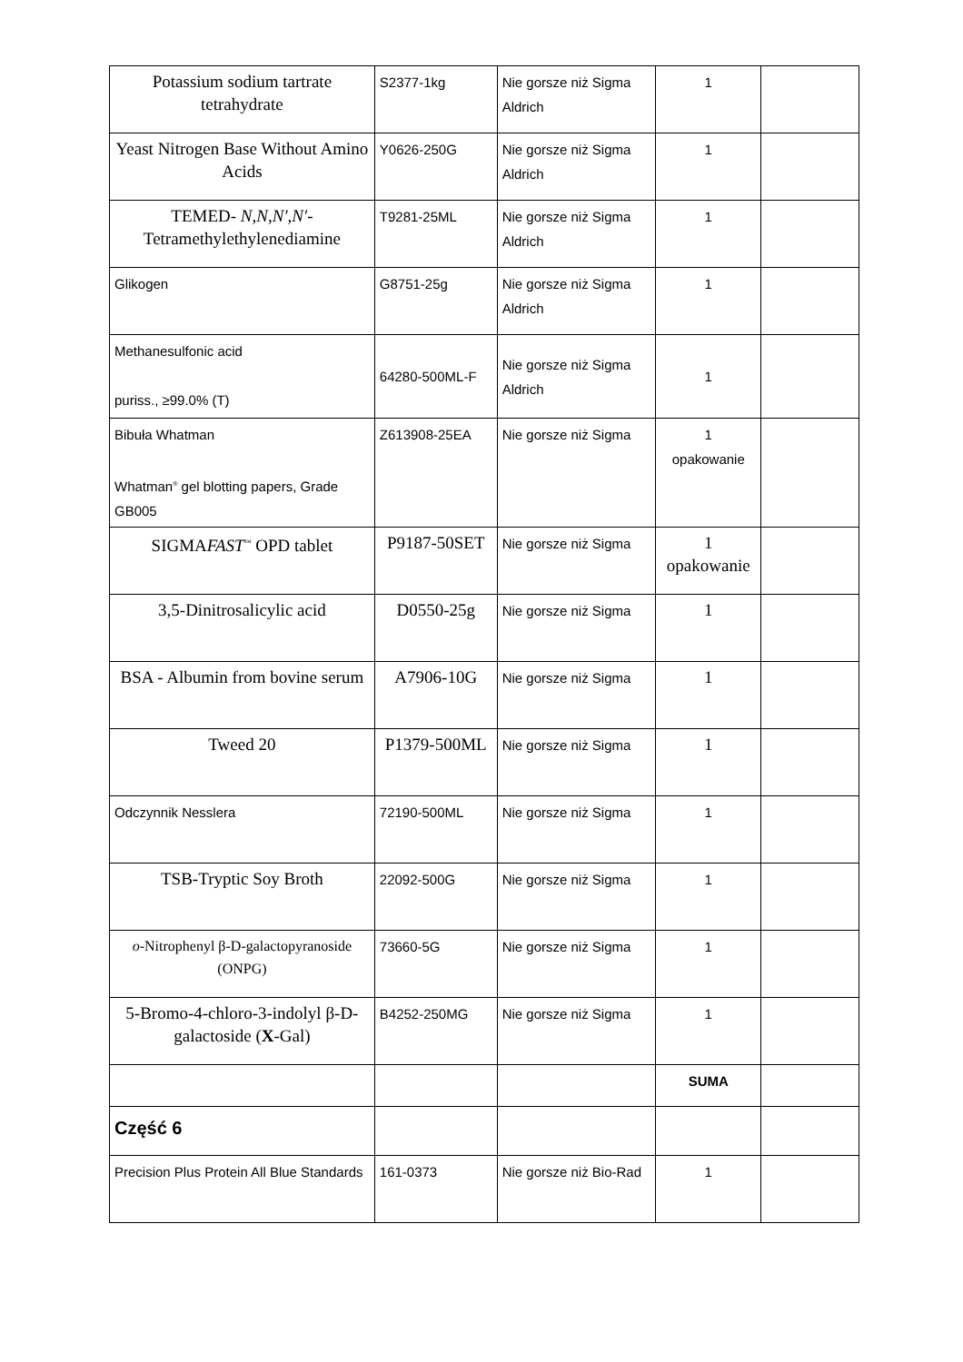| Potassium sodium tartrate tetrahydrate | S2377-1kg | Nie gorsze niż Sigma Aldrich | 1 | |
| Yeast Nitrogen Base Without Amino Acids | Y0626-250G | Nie gorsze niż Sigma Aldrich | 1 | |
| TEMED- N , N , N′ , N′ -Tetramethylethylenediamine | T9281-25ML | Nie gorsze niż Sigma Aldrich | 1 | |
| Glikogen | G8751-25g | Nie gorsze niż Sigma Aldrich | 1 | |
| Methanesulfonic acid puriss., ≥99.0% (T) | 64280-500ML-F | Nie gorsze niż Sigma Aldrich | 1 | |
| Bibuła Whatman Whatman<sup>®</sup> gel blotting papers, Grade GB005 | Z613908-25EA | Nie gorsze niż Sigma | 1 opakowanie | |
| SIGMA FAST<sup>™</sup> OPD tablet | P9187-50SET | Nie gorsze niż Sigma | 1 opakowanie | |
| 3,5-Dinitrosalicylic acid | D0550-25g | Nie gorsze niż Sigma | 1 | |
| BSA - Albumin from bovine serum | A7906-10G | Nie gorsze niż Sigma | 1 | |
| Tweed 20 | P1379-500ML | Nie gorsze niż Sigma | 1 | |
| Odczynnik Nesslera | 72190-500ML | Nie gorsze niż Sigma | 1 | |
| TSB-Tryptic Soy Broth | 22092-500G | Nie gorsze niż Sigma | 1 | |
| o -Nitrophenyl β-D-galactopyranoside (ONPG) | 73660-5G | Nie gorsze niż Sigma | 1 | |
| 5-Bromo-4-chloro-3-indolyl β-D-galactoside ( X -Gal) | B4252-250MG | Nie gorsze niż Sigma | 1 | |
| | | | SUMA | |
| Część 6 | | | | |
| Precision Plus Protein All Blue Standards | 161-0373 | Nie gorsze niż Bio-Rad | 1 | |